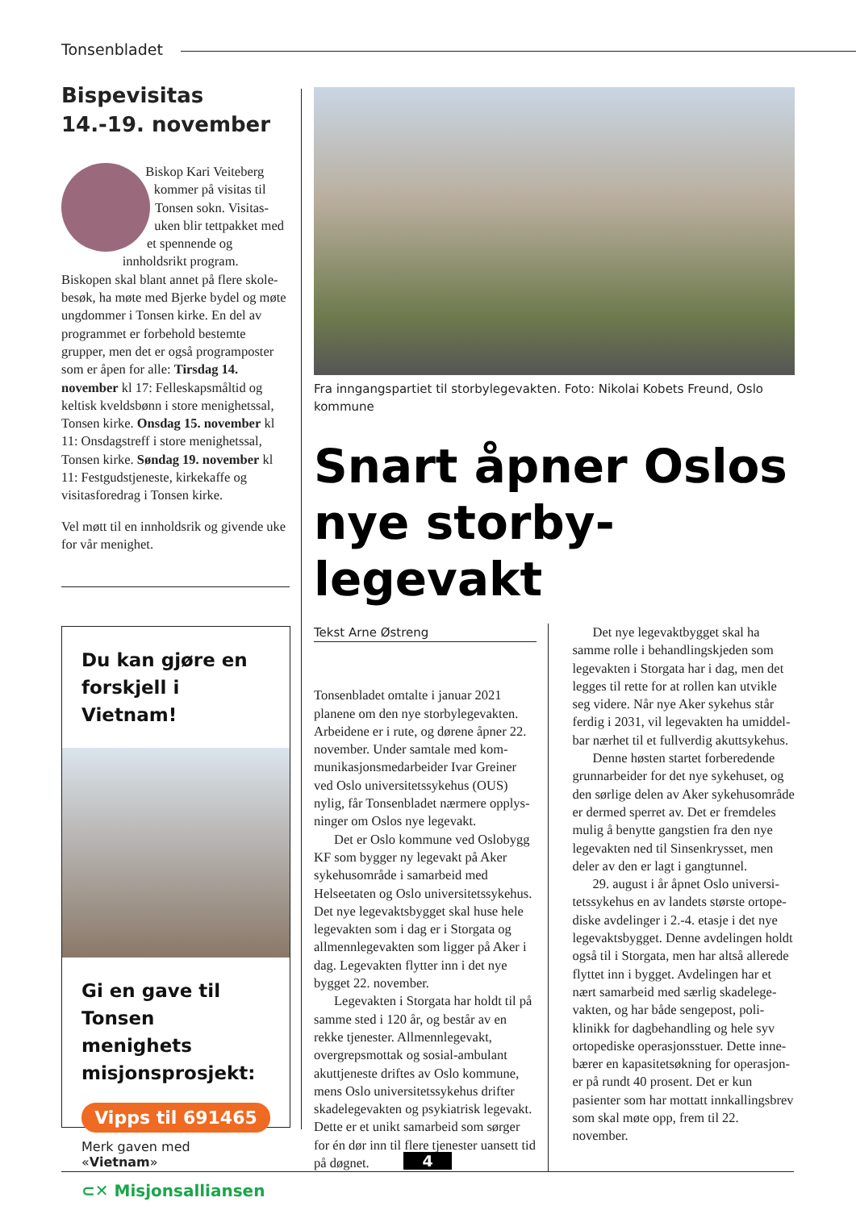Tonsenbladet
Bispevisitas
14.-19. november
Biskop Kari Veiteberg kommer på visitas til Tonsen sokn. Visitas­uken blir tettpakket med et spennende og innholdsrikt program. Biskopen skal blant annet på flere skole­besøk, ha møte med Bjerke bydel og møte ungdommer i Tonsen kirke. En del av programmet er forbehold bestemte grupper, men det er også program­poster som er åpen for alle: Tirsdag 14. november kl 17: Felleskapsmåltid og keltisk kveldsbønn i store menighets­sal, Tonsen kirke. Onsdag 15. november kl 11: Onsdagstreff i store menighetssal, Tonsen kirke. Søndag 19. november kl 11: Festgudstjeneste, kirkekaffe og visitasforedrag i Tonsen kirke.
Vel møtt til en innholdsrik og givende uke for vår menighet.
Du kan gjøre en forskjell i Vietnam!
Gi en gave til Tonsen menighets misjonsprosjekt:
Vipps til 691465
Merk gaven med «Vietnam»
⊂✕ Misjonsalliansen
Fra inngangspartiet til storbylegevakten. Foto: Nikolai Kobets Freund, Oslo kom­mune
Snart åpner Oslos nye storby-legevakt
Tekst Arne Østreng
Tonsenbladet omtalte i januar 2021 planene om den nye storbylegevakten. Arbeidene er i rute, og dørene åpner 22. november. Under samtale med kom­munikasjonsmedarbeider Ivar Greiner ved Oslo universitetssykehus (OUS) nylig, får Tonsenbladet nærmere opplys­ninger om Oslos nye legevakt.
Det er Oslo kommune ved Oslo­bygg KF som bygger ny legevakt på Aker sykehusområde i samarbeid med Helseetaten og Oslo universitetssykehus. Det nye legevaktsbygget skal huse hele legevakten som i dag er i Storgata og allmennlegevakten som ligger på Aker i dag. Legevakten flytter inn i det nye bygget 22. november.
Legevakten i Storgata har holdt til på samme sted i 120 år, og består av en rekke tjenester. Allmennlegevakt, overgrepsmottak og sosial-ambulant akuttjeneste driftes av Oslo kommune, mens Oslo universitetssykehus drifter skadelegevakten og psykiatrisk legevakt. Dette er et unikt samarbeid som sørger for én dør inn til flere tjenester uansett tid på døgnet.
Det nye legevaktbygget skal ha samme rolle i behandlingskjeden som legevakten i Storgata har i dag, men det legges til rette for at rollen kan utvikle seg videre. Når nye Aker sykehus står ferdig i 2031, vil legevakten ha umiddel­bar nærhet til et fullverdig akuttsykehus.
Denne høsten startet forberedende grunnarbeider for det nye sykehuset, og den sørlige delen av Aker sykehusområde er dermed sperret av. Det er fremdeles mulig å benytte gangstien fra den nye legevakten ned til Sinsenkrysset, men deler av den er lagt i gangtunnel.
29. august i år åpnet Oslo universi­tetssykehus en av landets største ortope­diske avdelinger i 2.-4. etasje i det nye legevaktsbygget. Denne avdelingen holdt også til i Storgata, men har altså allerede flyttet inn i bygget. Avdelingen har et nært samarbeid med særlig skadelege­vakten, og har både sengepost, poli­klinikk for dagbehandling og hele syv ortopediske operasjonsstuer. Dette inne­bærer en kapasitetsøkning for operasjon­er på rundt 40 prosent. Det er kun pasienter som har mottatt innkallings­brev som skal møte opp, frem til 22. november.
4